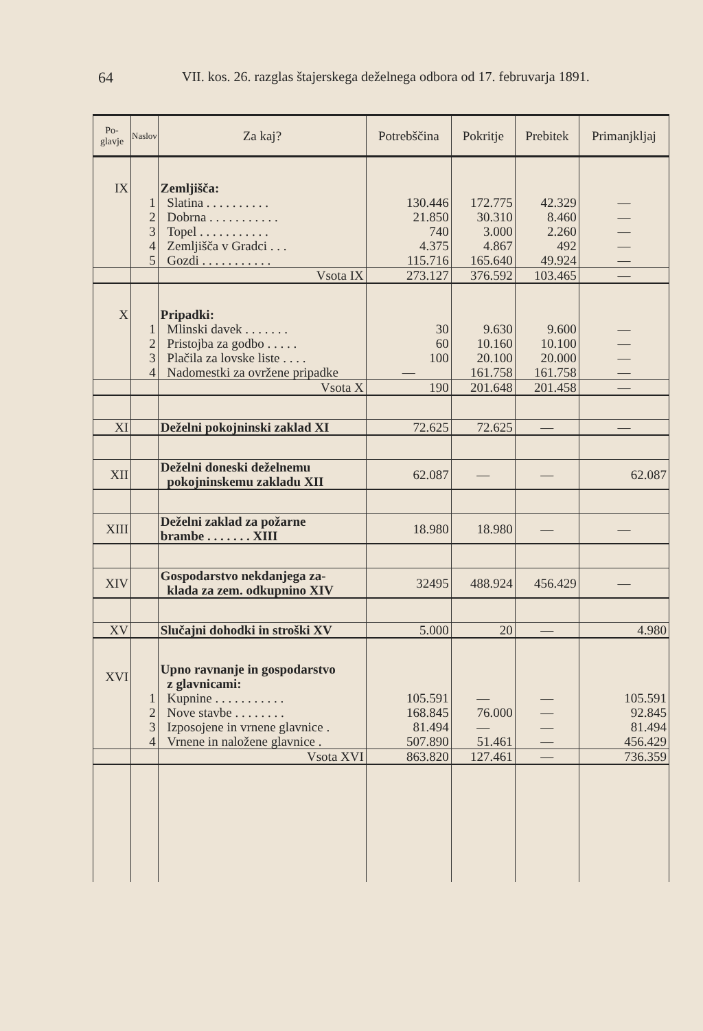64 VII. kos. 26. razglas štajerskega deželnega odbora od 17. februvarja 1891.
| Po- glavje | Naslov | Za kaj? | Potrebščina | Pokritje | Prebitek | Primanjkljaj |
| --- | --- | --- | --- | --- | --- | --- |
| IX | | Zemljišča: | | | | |
| | 1 | Slatina . . . . . . . . . . | 130.446 | 172.775 | 42.329 | — |
| | 2 | Dobrna . . . . . . . . . . . | 21.850 | 30.310 | 8.460 | — |
| | 3 | Topel . . . . . . . . . . . | 740 | 3.000 | 2.260 | — |
| | 4 | Zemljišča v Gradci . . . | 4.375 | 4.867 | 492 | — |
| | 5 | Gozdi . . . . . . . . . . . | 115.716 | 165.640 | 49.924 | — |
| | | Vsota IX | 273.127 | 376.592 | 103.465 | — |
| X | | Pripadki: | | | | |
| | 1 | Mlinski davek . . . . . . . | 30 | 9.630 | 9.600 | — |
| | 2 | Pristojba za godbo . . . . . | 60 | 10.160 | 10.100 | — |
| | 3 | Plačila za lovske liste . . . . | 100 | 20.100 | 20.000 | — |
| | 4 | Nadomestki za ovržene pripadke | — | 161.758 | 161.758 | — |
| | | Vsota X | 190 | 201.648 | 201.458 | — |
| XI | | Deželni pokojninski zaklad XI | 72.625 | 72.625 | — | — |
| XII | | Deželni doneski deželnemu pokojninskemu zakladu XII | 62.087 | — | — | 62.087 |
| XIII | | Deželni zaklad za požarne brambe . . . . . . . XIII | 18.980 | 18.980 | — | — |
| XIV | | Gospodarstvo nekdanjega za- klada za zem. odkupnino XIV | 32495 | 488.924 | 456.429 | — |
| XV | | Slučajni dohodki in stroški XV | 5.000 | 20 | — | 4.980 |
| XVI | | Upno ravnanje in gospodarstvo z glavnicami: | | | | |
| | 1 | Kupnine . . . . . . . . . . . | 105.591 | — | — | 105.591 |
| | 2 | Nove stavbe . . . . . . . . | 168.845 | 76.000 | — | 92.845 |
| | 3 | Izposojene in vrnene glavnice . | 81.494 | — | — | 81.494 |
| | 4 | Vrnene in naložene glavnice . | 507.890 | 51.461 | — | 456.429 |
| | | Vsota XVI | 863.820 | 127.461 | — | 736.359 |